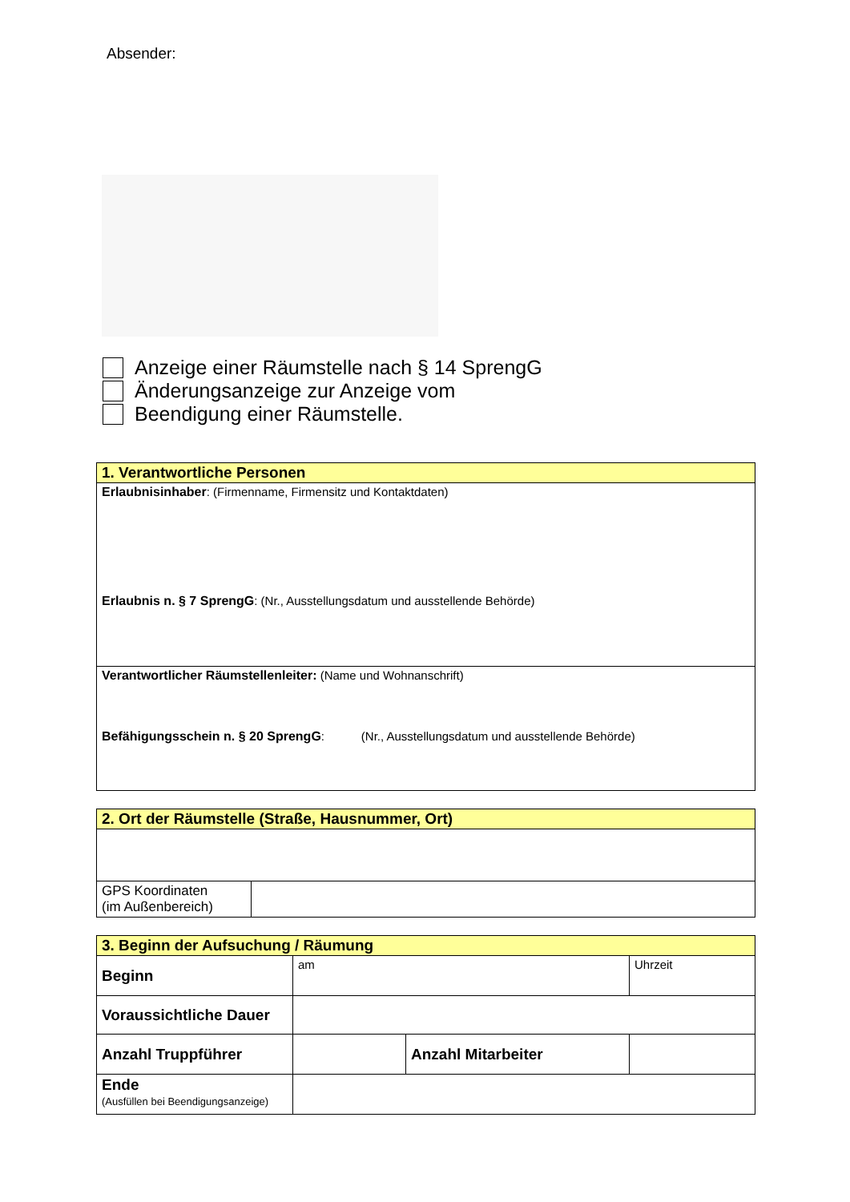Absender:
Anzeige einer Räumstelle nach § 14 SprengG
Änderungsanzeige zur Anzeige vom
Beendigung einer Räumstelle.
| 1. Verantwortliche Personen |
| --- |
| Erlaubnisinhaber : (Firmenname, Firmensitz und Kontaktdaten) Erlaubnis n. § 7 SprengG : (Nr., Ausstellungsdatum und ausstellende Behörde) |
| Verantwortlicher Räumstellenleiter: (Name und Wohnanschrift) Befähigungsschein n. § 20 SprengG : (Nr., Ausstellungsdatum und ausstellende Behörde) |
| 2. Ort der Räumstelle (Straße, Hausnummer, Ort) | |
| --- | --- |
| GPS Koordinaten (im Außenbereich) | |
| 3. Beginn der Aufsuchung / Räumung | | | |
| --- | --- | --- | --- |
| Beginn | am | | Uhrzeit |
| Voraussichtliche Dauer | | | |
| Anzahl Truppführer | | Anzahl Mitarbeiter | |
| Ende (Ausfüllen bei Beendigungsanzeige) | | | |